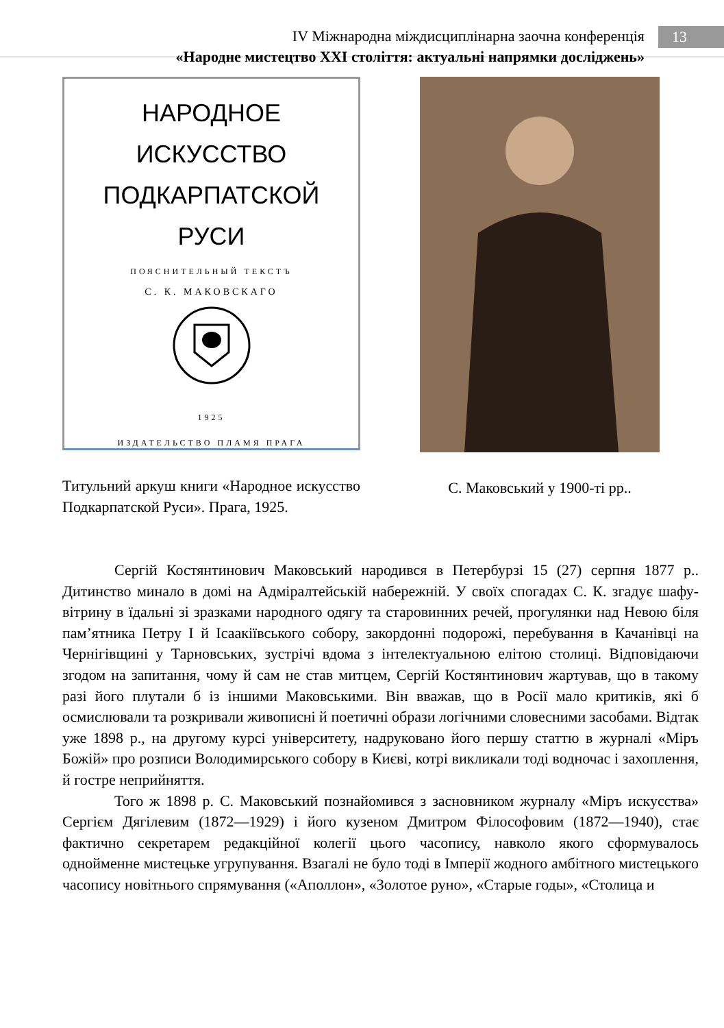IV Міжнародна міждисциплінарна заочна конференція
«Народне мистецтво ХХІ століття: актуальні напрямки досліджень»
13
НАРОДНОЕ ИСКУССТВО
ПОДКАРПАТСКОЙ
РУСИ
ПОЯСНИТЕЛЬНЫЙ ТЕКСТЪ
С. К. МАКОВСКАГО
1925
ИЗДАТЕЛЬСТВО ПЛАМЯ ПРАГА
Титульний аркуш книги «Народное искусство Подкарпатской Руси». Прага, 1925.
С. Маковський у 1900-ті рр..
Сергій Костянтинович Маковський народився в Петербурзі 15 (27) серпня 1877 р.. Дитинство минало в домі на Адміралтейській набережній. У своїх спогадах С. К. згадує шафу-вітрину в їдальні зі зразками народного одягу та старовинних речей, прогулянки над Невою біля пам’ятника Петру І й Ісаакіївського собору, закордонні подорожі, перебування в Качанівці на Чернігівщині у Тарновських, зустрічі вдома з інтелектуальною елітою столиці. Відповідаючи згодом на запитання, чому й сам не став митцем, Сергій Костянтинович жартував, що в такому разі його плутали б із іншими Маковськими. Він вважав, що в Росії мало критиків, які б осмислювали та розкривали живописні й поетичні образи логічними словесними засобами. Відтак уже 1898 р., на другому курсі університету, надруковано його першу статтю в журналі «Міръ Божій» про розписи Володимирського собору в Києві, котрі викликали тоді водночас і захоплення, й гостре неприйняття.
Того ж 1898 р. С. Маковський познайомився з засновником журналу «Міръ искусства» Сергієм Дягілевим (1872—1929) і його кузеном Дмитром Філософовим (1872—1940), стає фактично секретарем редакційної колегії цього часопису, навколо якого сформувалось однойменне мистецьке угрупування. Взагалі не було тоді в Імперії жодного амбітного мистецького часопису новітнього спрямування («Аполлон», «Золотое руно», «Старые годы», «Столица и